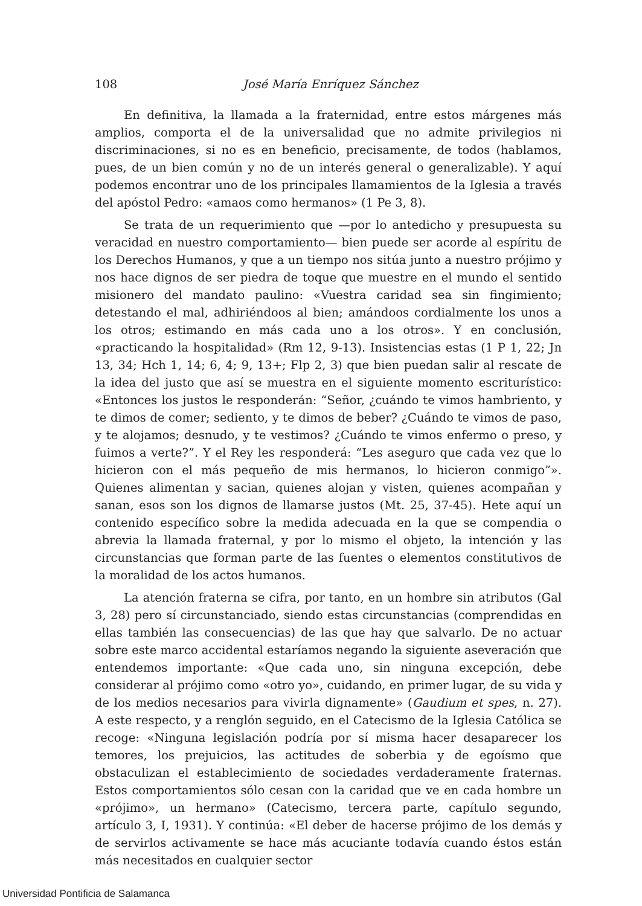108 José María Enríquez Sánchez
En definitiva, la llamada a la fraternidad, entre estos márgenes más amplios, comporta el de la universalidad que no admite privilegios ni discriminaciones, si no es en beneficio, precisamente, de todos (hablamos, pues, de un bien común y no de un interés general o generalizable). Y aquí podemos encontrar uno de los principales llamamientos de la Iglesia a través del apóstol Pedro: «amaos como hermanos» (1 Pe 3, 8).
Se trata de un requerimiento que —por lo antedicho y presupuesta su veracidad en nuestro comportamiento— bien puede ser acorde al espíritu de los Derechos Humanos, y que a un tiempo nos sitúa junto a nuestro prójimo y nos hace dignos de ser piedra de toque que muestre en el mundo el sentido misionero del mandato paulino: «Vuestra caridad sea sin fingimiento; detestando el mal, adhiriéndoos al bien; amándoos cordialmente los unos a los otros; estimando en más cada uno a los otros». Y en conclusión, «practicando la hospitalidad» (Rm 12, 9-13). Insistencias estas (1 P 1, 22; Jn 13, 34; Hch 1, 14; 6, 4; 9, 13+; Flp 2, 3) que bien puedan salir al rescate de la idea del justo que así se muestra en el siguiente momento escriturístico: «Entonces los justos le responderán: “Señor, ¿cuándo te vimos hambriento, y te dimos de comer; sediento, y te dimos de beber? ¿Cuándo te vimos de paso, y te alojamos; desnudo, y te vestimos? ¿Cuándo te vimos enfermo o preso, y fuimos a verte?”. Y el Rey les responderá: “Les aseguro que cada vez que lo hicieron con el más pequeño de mis hermanos, lo hicieron conmigo”». Quienes alimentan y sacian, quienes alojan y visten, quienes acompañan y sanan, esos son los dignos de llamarse justos (Mt. 25, 37-45). Hete aquí un contenido específico sobre la medida adecuada en la que se compendia o abrevia la llamada fraternal, y por lo mismo el objeto, la intención y las circunstancias que forman parte de las fuentes o elementos constitutivos de la moralidad de los actos humanos.
La atención fraterna se cifra, por tanto, en un hombre sin atributos (Gal 3, 28) pero sí circunstanciado, siendo estas circunstancias (comprendidas en ellas también las consecuencias) de las que hay que salvarlo. De no actuar sobre este marco accidental estaríamos negando la siguiente aseveración que entendemos importante: «Que cada uno, sin ninguna excepción, debe considerar al prójimo como «otro yo», cuidando, en primer lugar, de su vida y de los medios necesarios para vivirla dignamente» (Gaudium et spes, n. 27). A este respecto, y a renglón seguido, en el Catecismo de la Iglesia Católica se recoge: «Ninguna legislación podría por sí misma hacer desaparecer los temores, los prejuicios, las actitudes de soberbia y de egoísmo que obstaculizan el establecimiento de sociedades verdaderamente fraternas. Estos comportamientos sólo cesan con la caridad que ve en cada hombre un «prójimo», un hermano» (Catecismo, tercera parte, capítulo segundo, artículo 3, I, 1931). Y continúa: «El deber de hacerse prójimo de los demás y de servirlos activamente se hace más acuciante todavía cuando éstos están más necesitados en cualquier sector
Universidad Pontificia de Salamanca